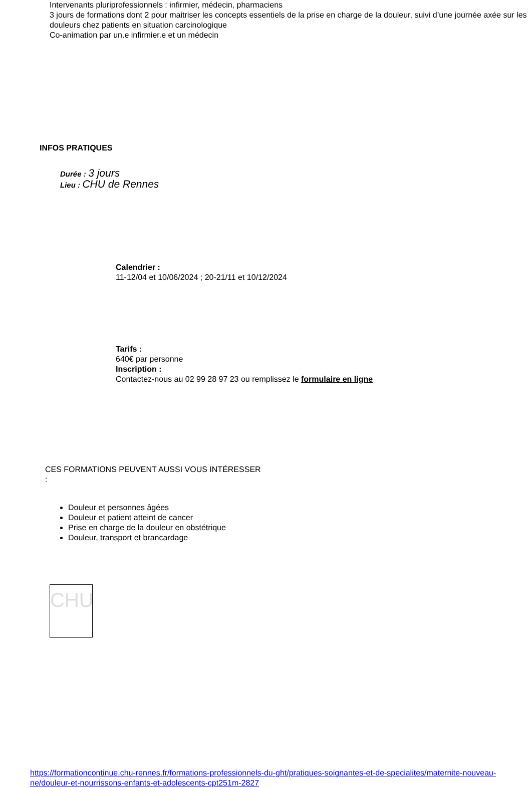Intervenants pluriprofessionnels : infirmier, médecin, pharmaciens
3 jours de formations dont 2 pour maitriser les concepts essentiels de la prise en charge de la douleur, suivi d’une journée axée sur les douleurs chez patients en situation carcinologique
Co-animation par un.e infirmier.e et un médecin
INFOS PRATIQUES
Durée : 3 jours
Lieu : CHU de Rennes
Calendrier :
11-12/04 et 10/06/2024 ; 20-21/11 et 10/12/2024
Tarifs :
640€ par personne
Inscription :
Contactez-nous au 02 99 28 97 23 ou remplissez le formulaire en ligne
CES FORMATIONS PEUVENT AUSSI VOUS INTÉRESSER
:
Douleur et personnes âgées
Douleur et patient atteint de cancer
Prise en charge de la douleur en obstétrique
Douleur, transport et brancardage
CHU
https://formationcontinue.chu-rennes.fr/formations-professionnels-du-ght/pratiques-soignantes-et-de-specialites/maternite-nouveau-ne/douleur-et-nourrissons-enfants-et-adolescents-cpt251m-2827